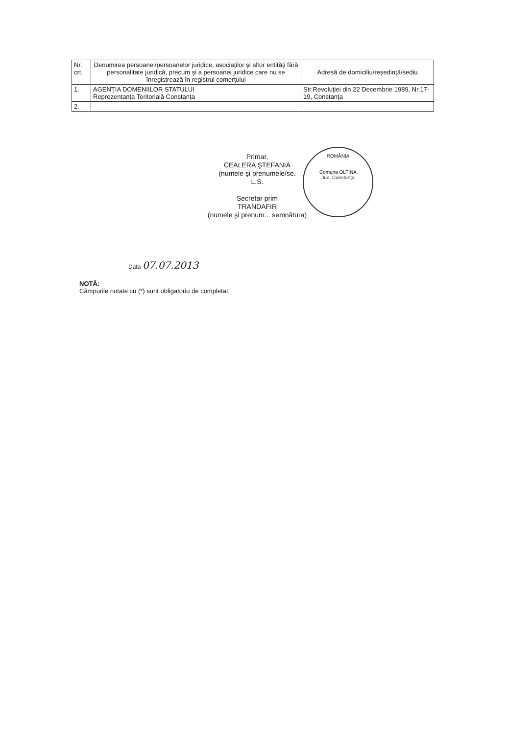| Nr. crt. | Denumirea persoanei/persoanelor juridice, asociaţilor şi altor entităţi fără personalitate juridică, precum şi a persoanei juridice care nu se înregistrează în registrul comerţului | Adresă de domiciliu/reşedinţă/sediu |
| 1. | AGENŢIA DOMENIILOR STATULUI Reprezentanţa Teritorială Constanţa | Str.Revoluţiei din 22 Decembrie 1989, Nr.17-19, Constanţa |
| 2. | | |
ROMÂNIA
Comuna OLTINA
Jud. Constanţa
Primar,
CEALERA ŞTEFANIA
(numele şi prenumele/se.
L.S.
Secretar prim
TRANDAFIR
(numele şi prenum... semnătura)
Data 07.07.2013
NOTĂ:
Câmpurile notate cu (*) sunt obligatoriu de completat.